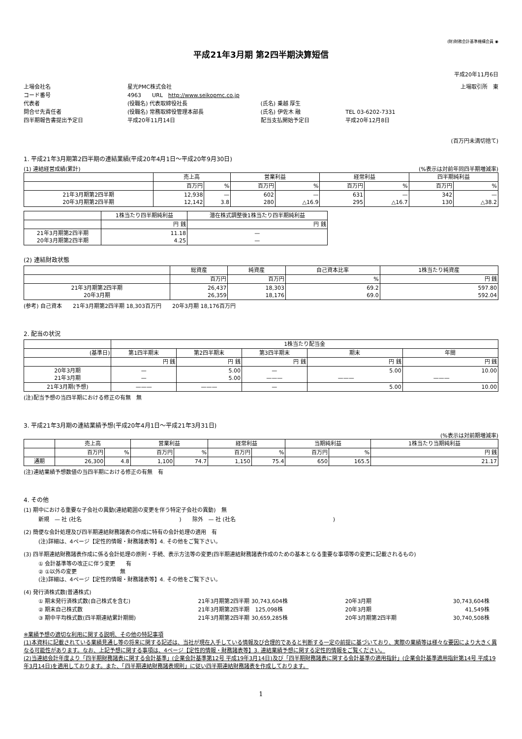(財)財務会計基準機構会員 ◉
平成21年3月期 第2四半期決算短信
平成20年11月6日
| 上場会社名 | 星光PMC株式会社 | | | 上場取引所 東 |
| コード番号 | 4963 URL http://www.seikopmc.co.jp | | | |
| 代表者 | (役職名) 代表取締役社長 | (氏名) 乗越 厚生 | | |
| 問合せ先責任者 | (役職名) 常務取締役管理本部長 | (氏名) 伊佐木 融 | TEL 03-6202-7331 | |
| 四半期報告書提出予定日 | 平成20年11月14日 | 配当支払開始予定日 | 平成20年12月8日 | |
(百万円未満切捨て)
1. 平成21年3月期第2四半期の連結業績(平成20年4月1日～平成20年9月30日)
(1) 連結経営成績(累計) (%表示は対前年同四半期増減率)
| | 売上高 | | 営業利益 | | 経常利益 | | 四半期純利益 | |
| --- | --- | --- | --- | --- | --- | --- | --- | --- |
| | 百万円 | % | 百万円 | % | 百万円 | % | 百万円 | % |
| 21年3月期第2四半期 20年3月期第2四半期 | 12,938 12,142 | — 3.8 | 602 280 | — △16.9 | 631 295 | — △16.7 | 342 130 | — △38.2 |
| | 1株当たり四半期純利益 | 潜在株式調整後1株当たり四半期純利益 |
| --- | --- | --- |
| | 円 銭 | 円 銭 |
| 21年3月期第2四半期 20年3月期第2四半期 | 11.18 4.25 | — — |
(2) 連結財政状態
| | 総資産 | 純資産 | 自己資本比率 | 1株当たり純資産 |
| --- | --- | --- | --- | --- |
| | 百万円 | 百万円 | % | 円 銭 |
| 21年3月期第2四半期 20年3月期 | 26,437 26,359 | 18,303 18,176 | 69.2 69.0 | 597.80 592.04 |
(参考) 自己資本　　21年3月期第2四半期 18,303百万円　　20年3月期 18,176百万円
2. 配当の状況
| | 1株当たり配当金 | | | | |
| --- | --- | --- | --- | --- | --- |
| (基準日) | 第1四半期末 | 第2四半期末 | 第3四半期末 | 期末 | 年間 |
| | 円 銭 | 円 銭 | 円 銭 | 円 銭 | 円 銭 |
| 20年3月期 21年3月期 | — — | 5.00 5.00 | — ——— | 5.00 ——— | 10.00 ——— |
| 21年3月期(予想) | ——— | ——— | — | 5.00 | 10.00 |
(注)配当予想の当四半期における修正の有無　無
3. 平成21年3月期の連結業績予想(平成20年4月1日～平成21年3月31日)
(%表示は対前期増減率)
| | 売上高 | | 営業利益 | | 経常利益 | | 当期純利益 | | 1株当たり当期純利益 |
| --- | --- | --- | --- | --- | --- | --- | --- | --- | --- |
| | 百万円 | % | 百万円 | % | 百万円 | % | 百万円 | % | 円 銭 |
| 通期 | 26,300 | 4.8 | 1,100 | 74.7 | 1,150 | 75.4 | 650 | 165.5 | 21.17 |
(注)連結業績予想数値の当四半期における修正の有無　有
4. その他
(1) 期中における重要な子会社の異動(連結範囲の変更を伴う特定子会社の異動)　無
新規　— 社 (社名　　　　　　　　　　　　　　　　　　)　　除外　— 社 (社名　　　　　　　　　　　　　　　　　　)
(2) 簡便な会計処理及び四半期連結財務諸表の作成に特有の会計処理の適用　有
(注)詳細は、4ページ【定性的情報・財務諸表等】4. その他をご覧下さい。
(3) 四半期連結財務諸表作成に係る会計処理の原則・手続、表示方法等の変更(四半期連結財務諸表作成のための基本となる重要な事項等の変更に記載されるもの)
① 会計基準等の改正に伴う変更　　有
② ①以外の変更　　　　　　　　無
(注)詳細は、4ページ【定性的情報・財務諸表等】4. その他をご覧下さい。
(4) 発行済株式数(普通株式)
| ① 期末発行済株式数(自己株式を含む) | 21年3月期第2四半期 30,743,604株 | 20年3月期 | 30,743,604株 |
| ② 期末自己株式数 | 21年3月期第2四半期 125,098株 | 20年3月期 | 41,549株 |
| ③ 期中平均株式数(四半期連結累計期間) | 21年3月期第2四半期 30,659,285株 | 20年3月期第2四半期 | 30,740,508株 |
※業績予想の適切な利用に関する説明、その他の特記事項
(1)本資料に記載されている業績見通し等の将来に関する記述は、当社が現在入手している情報及び合理的であると判断する一定の前提に基づいており、実際の業績等は様々な要因により大きく異なる可能性があります。なお、上記予想に関する事項は、4ページ【定性的情報・財務諸表等】3. 連結業績予想に関する定性的情報をご覧ください。
(2)当連結会計年度より「四半期財務諸表に関する会計基準」(企業会計基準第12号 平成19年3月14日)及び「四半期財務諸表に関する会計基準の適用指針」(企業会計基準適用指針第14号 平成19年3月14日)を適用しております。また、「四半期連結財務諸表規則」に従い四半期連結財務諸表を作成しております。
1